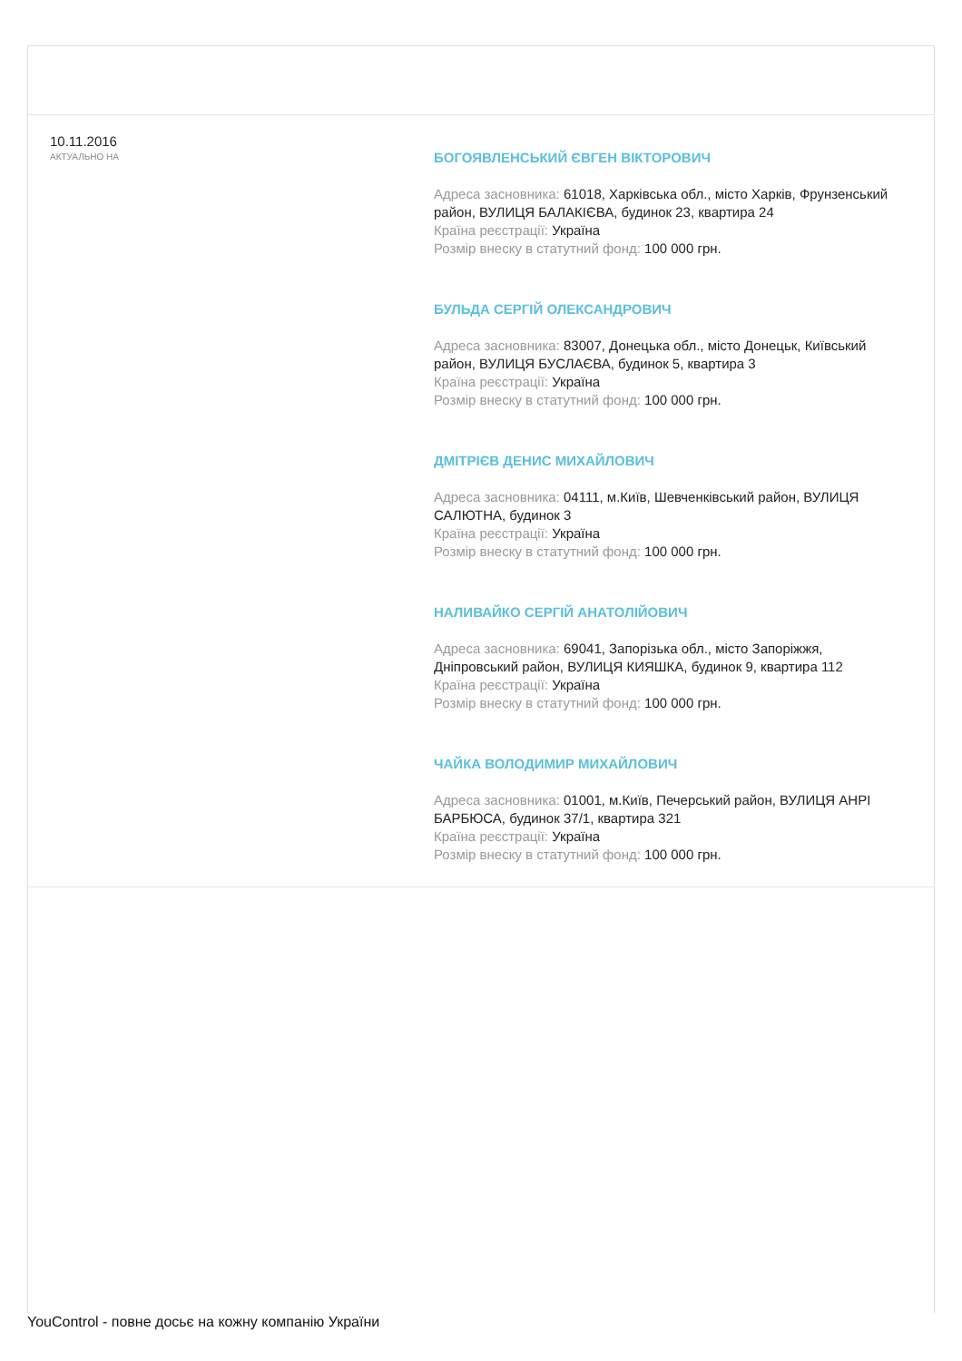10.11.2016
АКТУАЛЬНО НА
БОГОЯВЛЕНСЬКИЙ ЄВГЕН ВІКТОРОВИЧ
Адреса засновника: 61018, Харківська обл., місто Харків, Фрунзенський район, ВУЛИЦЯ БАЛАКІЄВА, будинок 23, квартира 24
Країна реєстрації: Україна
Розмір внеску в статутний фонд: 100 000 грн.
БУЛЬДА СЕРГІЙ ОЛЕКСАНДРОВИЧ
Адреса засновника: 83007, Донецька обл., місто Донецьк, Київський район, ВУЛИЦЯ БУСЛАЄВА, будинок 5, квартира 3
Країна реєстрації: Україна
Розмір внеску в статутний фонд: 100 000 грн.
ДМІТРІЄВ ДЕНИС МИХАЙЛОВИЧ
Адреса засновника: 04111, м.Київ, Шевченківський район, ВУЛИЦЯ САЛЮТНА, будинок 3
Країна реєстрації: Україна
Розмір внеску в статутний фонд: 100 000 грн.
НАЛИВАЙКО СЕРГІЙ АНАТОЛІЙОВИЧ
Адреса засновника: 69041, Запорізька обл., місто Запоріжжя, Дніпровський район, ВУЛИЦЯ КИЯШКА, будинок 9, квартира 112
Країна реєстрації: Україна
Розмір внеску в статутний фонд: 100 000 грн.
ЧАЙКА ВОЛОДИМИР МИХАЙЛОВИЧ
Адреса засновника: 01001, м.Київ, Печерський район, ВУЛИЦЯ АНРІ БАРБЮСА, будинок 37/1, квартира 321
Країна реєстрації: Україна
Розмір внеску в статутний фонд: 100 000 грн.
YouControl - повне досьє на кожну компанію України